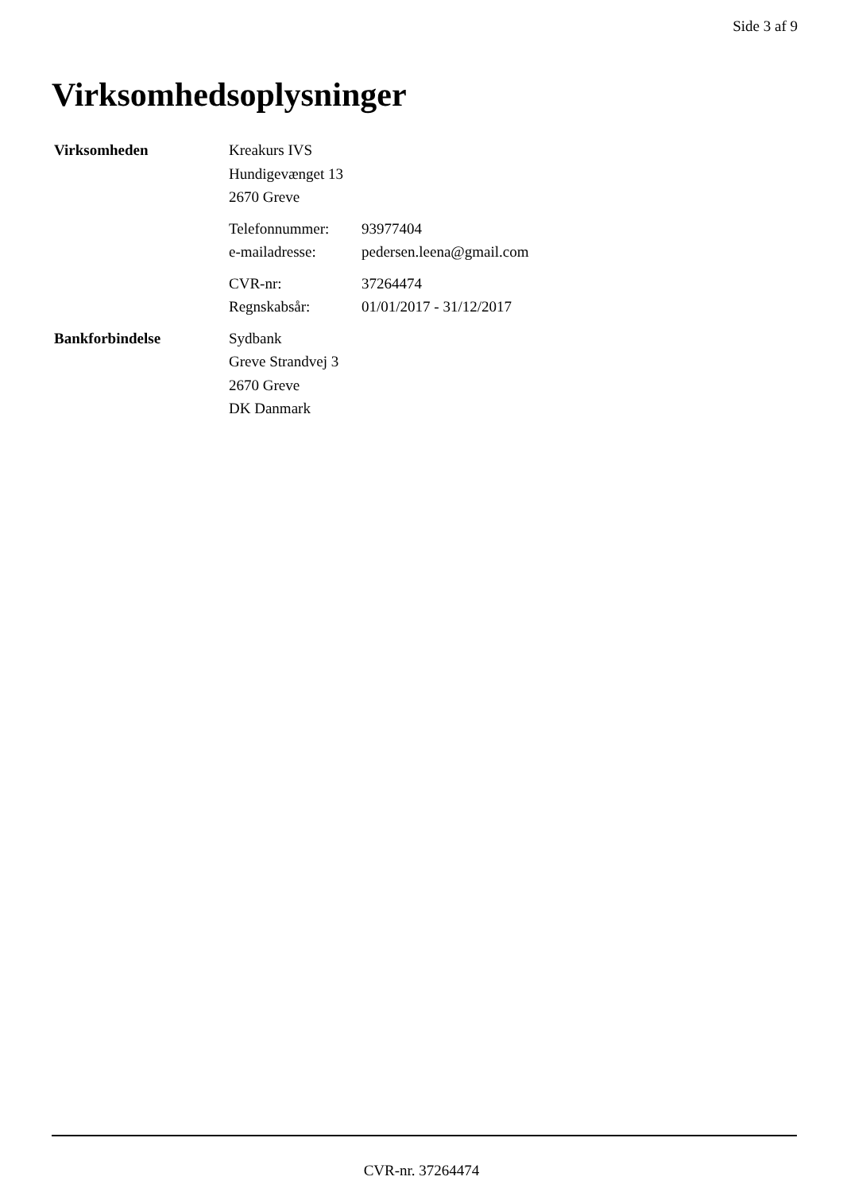Side 3 af 9
Virksomhedsoplysninger
Virksomheden Kreakurs IVS
Hundigevænget 13
2670 Greve
Telefonnummer: 93977404
e-mailadresse: pedersen.leena@gmail.com
CVR-nr: 37264474
Regnskabsår: 01/01/2017 - 31/12/2017
Bankforbindelse Sydbank
Greve Strandvej 3
2670 Greve
DK Danmark
CVR-nr. 37264474